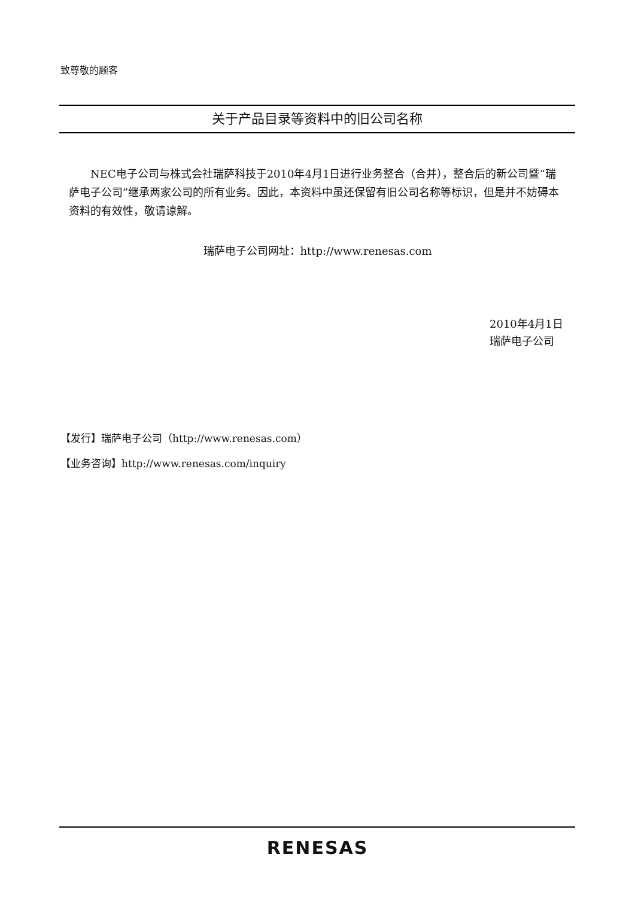致尊敬的顾客
关于产品目录等资料中的旧公司名称
  NEC电子公司与株式会社瑞萨科技于2010年4月1日进行业务整合（合并），整合后的新公司暨“瑞萨电子公司”继承两家公司的所有业务。因此，本资料中虽还保留有旧公司名称等标识，但是并不妨碍本资料的有效性，敬请谅解。
瑞萨电子公司网址：http://www.renesas.com
2010年4月1日
瑞萨电子公司
【发行】瑞萨电子公司（http://www.renesas.com）
【业务咨询】http://www.renesas.com/inquiry
RENESAS